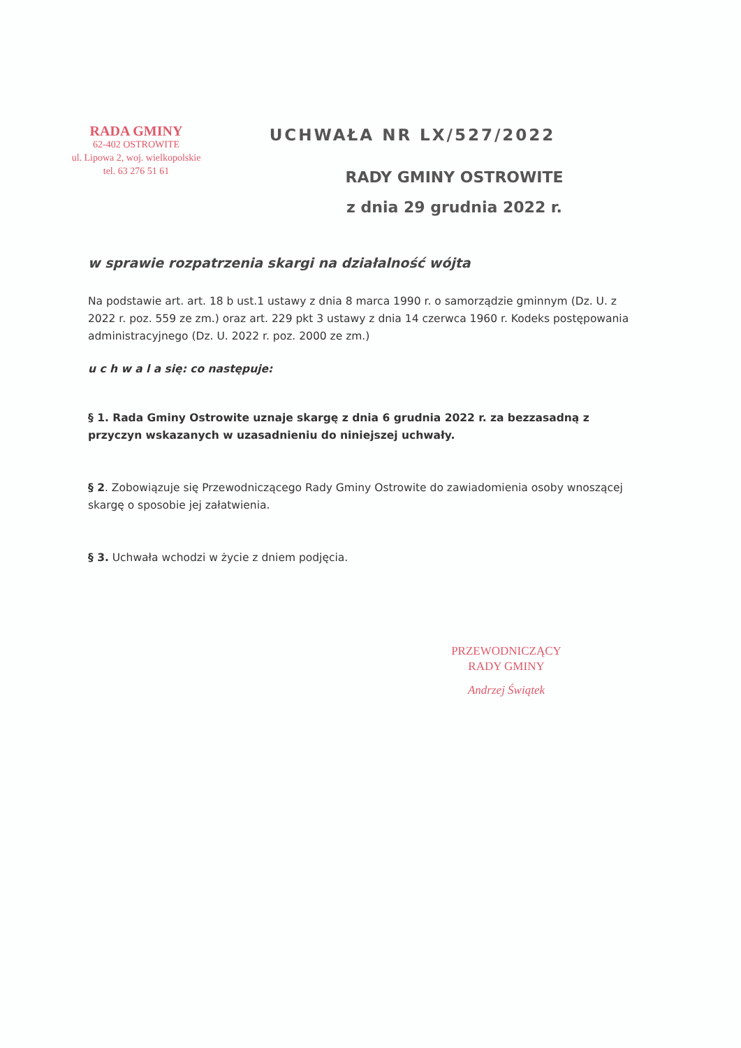RADA GMINY
62-402 OSTROWITE
ul. Lipowa 2, woj. wielkopolskie
tel. 63 276 51 61
UCHWAŁA NR LX/527/2022
RADY GMINY OSTROWITE
z dnia 29 grudnia 2022 r.
w sprawie rozpatrzenia skargi na działalność wójta
Na podstawie art. art. 18 b ust.1 ustawy z dnia 8 marca 1990 r. o samorządzie gminnym (Dz. U. z 2022 r. poz. 559 ze zm.) oraz art. 229 pkt 3 ustawy z dnia 14 czerwca 1960 r. Kodeks postępowania administracyjnego (Dz. U. 2022 r. poz. 2000 ze zm.)
u c h w a l a się: co następuje:
§ 1. Rada Gminy Ostrowite uznaje skargę z dnia 6 grudnia 2022 r. za bezzasadną z przyczyn wskazanych w uzasadnieniu do niniejszej uchwały.
§ 2. Zobowiązuje się Przewodniczącego Rady Gminy Ostrowite do zawiadomienia osoby wnoszącej skargę o sposobie jej załatwienia.
§ 3. Uchwała wchodzi w życie z dniem podjęcia.
PRZEWODNICZĄCY
RADY GMINY
Andrzej Świątek